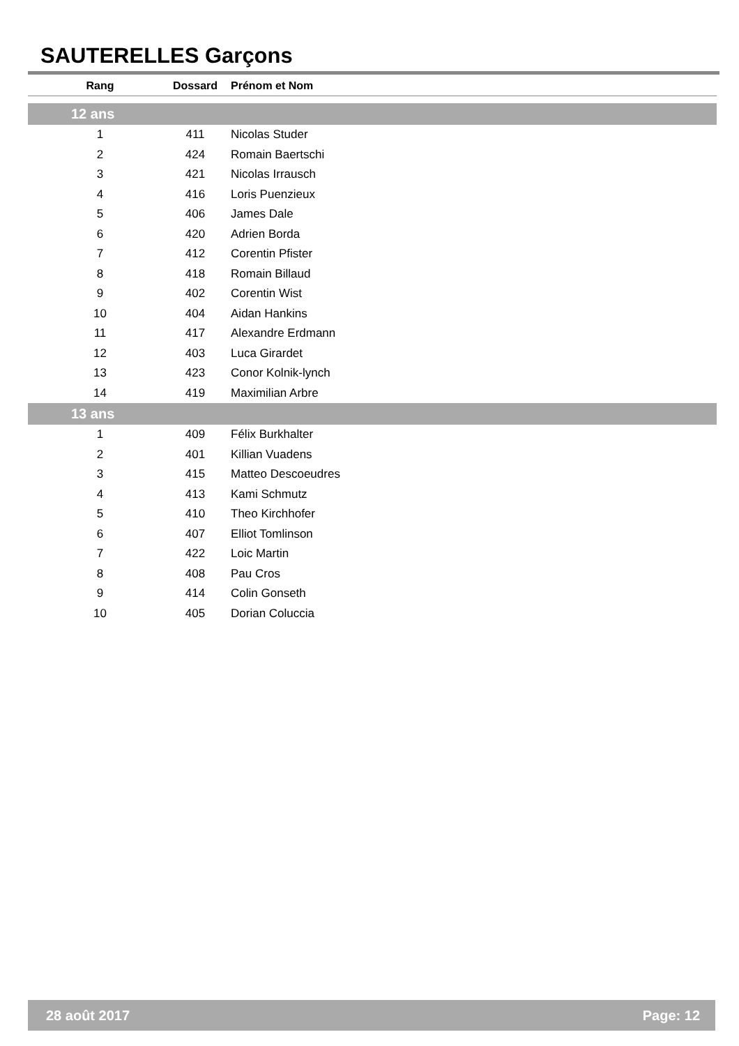SAUTERELLES Garçons
| Rang | Dossard | Prénom et Nom |
| --- | --- | --- |
| 12 ans | | |
| 1 | 411 | Nicolas Studer |
| 2 | 424 | Romain Baertschi |
| 3 | 421 | Nicolas Irrausch |
| 4 | 416 | Loris Puenzieux |
| 5 | 406 | James Dale |
| 6 | 420 | Adrien Borda |
| 7 | 412 | Corentin Pfister |
| 8 | 418 | Romain Billaud |
| 9 | 402 | Corentin Wist |
| 10 | 404 | Aidan Hankins |
| 11 | 417 | Alexandre Erdmann |
| 12 | 403 | Luca Girardet |
| 13 | 423 | Conor Kolnik-lynch |
| 14 | 419 | Maximilian Arbre |
| 13 ans | | |
| 1 | 409 | Félix Burkhalter |
| 2 | 401 | Killian Vuadens |
| 3 | 415 | Matteo Descoeudres |
| 4 | 413 | Kami Schmutz |
| 5 | 410 | Theo Kirchhofer |
| 6 | 407 | Elliot Tomlinson |
| 7 | 422 | Loic Martin |
| 8 | 408 | Pau Cros |
| 9 | 414 | Colin Gonseth |
| 10 | 405 | Dorian Coluccia |
28 août 2017 Page: 12